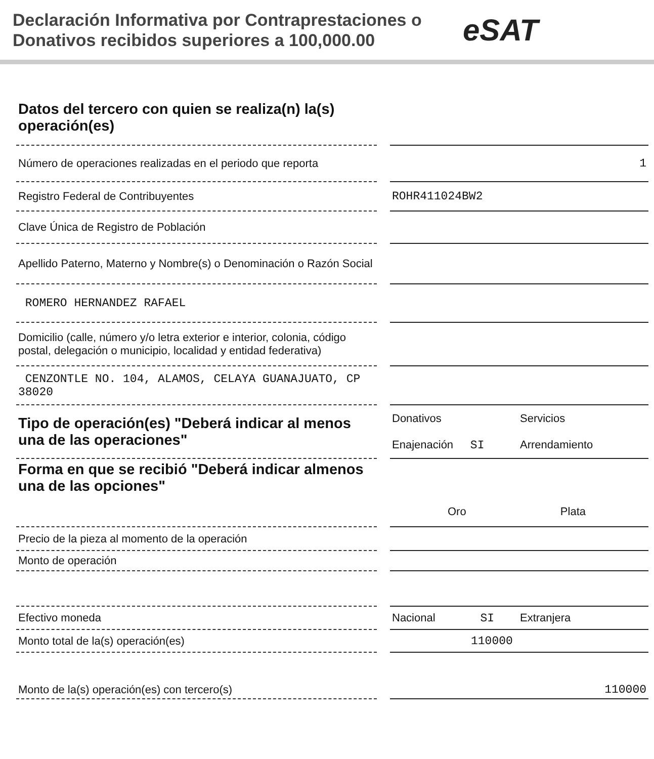Declaración Informativa por Contraprestaciones o Donativos recibidos superiores a 100,000.00
eSAT
| Datos del tercero con quien se realiza(n) la(s) operación(es) | | |
| Número de operaciones realizadas en el periodo que reporta | | 1 |
| Registro Federal de Contribuyentes | | ROHR411024BW2 |
| Clave Única de Registro de Población | | |
| Apellido Paterno, Materno y Nombre(s) o Denominación o Razón Social | | |
| ROMERO HERNANDEZ RAFAEL | | |
| Domicilio (calle, número y/o letra exterior e interior, colonia, código postal, delegación o municipio, localidad y entidad federativa) | | |
| CENZONTLE NO. 104, ALAMOS, CELAYA GUANAJUATO, CP 38020 | | |
| Tipo de operación(es) "Deberá indicar al menos una de las operaciones" | | Donativos Servicios Enajenación SI Arrendamiento |
| Forma en que se recibió "Deberá indicar almenos una de las opciones" | | Oro Plata |
| Precio de la pieza al momento de la operación | | |
| Monto de operación | | |
| Efectivo moneda | | Nacional SI Extranjera |
| Monto total de la(s) operación(es) | | 110000 |
| Monto de la(s) operación(es) con tercero(s) | | 110000 |